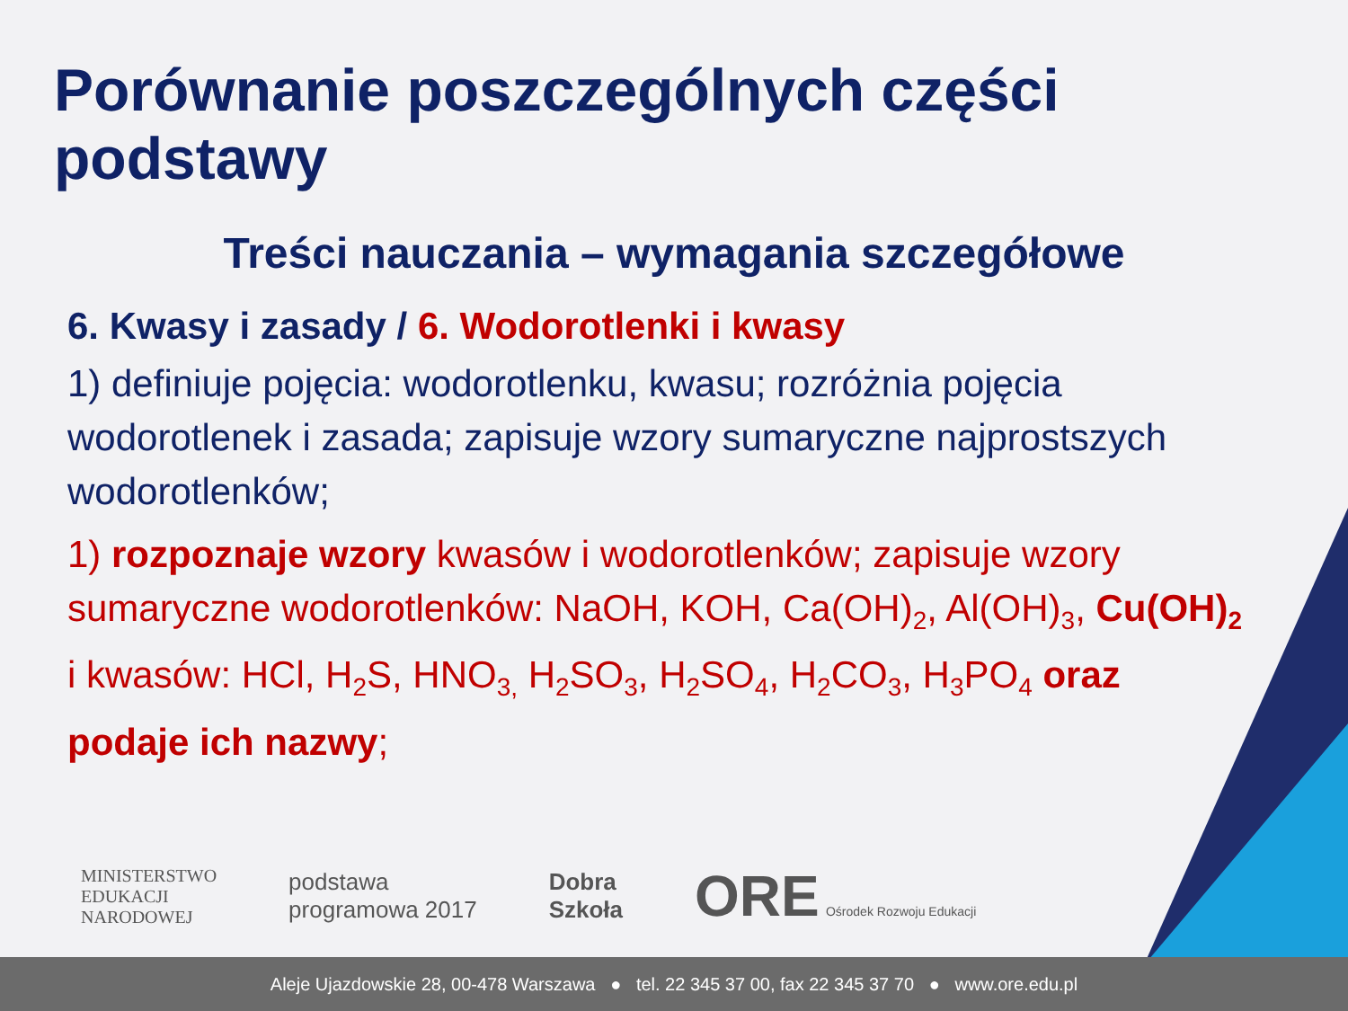Porównanie poszczególnych części podstawy
Treści nauczania – wymagania szczegółowe
6. Kwasy i zasady / 6. Wodorotlenki i kwasy
1) definiuje pojęcia: wodorotlenku, kwasu; rozróżnia pojęcia wodorotlenek i zasada; zapisuje wzory sumaryczne najprostszych wodorotlenków;
1) rozpoznaje wzory kwasów i wodorotlenków; zapisuje wzory sumaryczne wodorotlenków: NaOH, KOH, Ca(OH)<sub>2</sub>, Al(OH)<sub>3</sub>, Cu(OH)<sub>2</sub> i kwasów: HCl, H<sub>2</sub>S, HNO<sub>3,</sub> H<sub>2</sub>SO<sub>3</sub>, H<sub>2</sub>SO<sub>4</sub>, H<sub>2</sub>CO<sub>3</sub>, H<sub>3</sub>PO<sub>4</sub> oraz podaje ich nazwy;
MINISTERSTWO
EDUKACJI
NARODOWEJ
podstawa
programowa 2017
Dobra
Szkoła
ORE Ośrodek Rozwoju Edukacji
Aleje Ujazdowskie 28, 00-478 Warszawa ● tel. 22 345 37 00, fax 22 345 37 70 ● www.ore.edu.pl